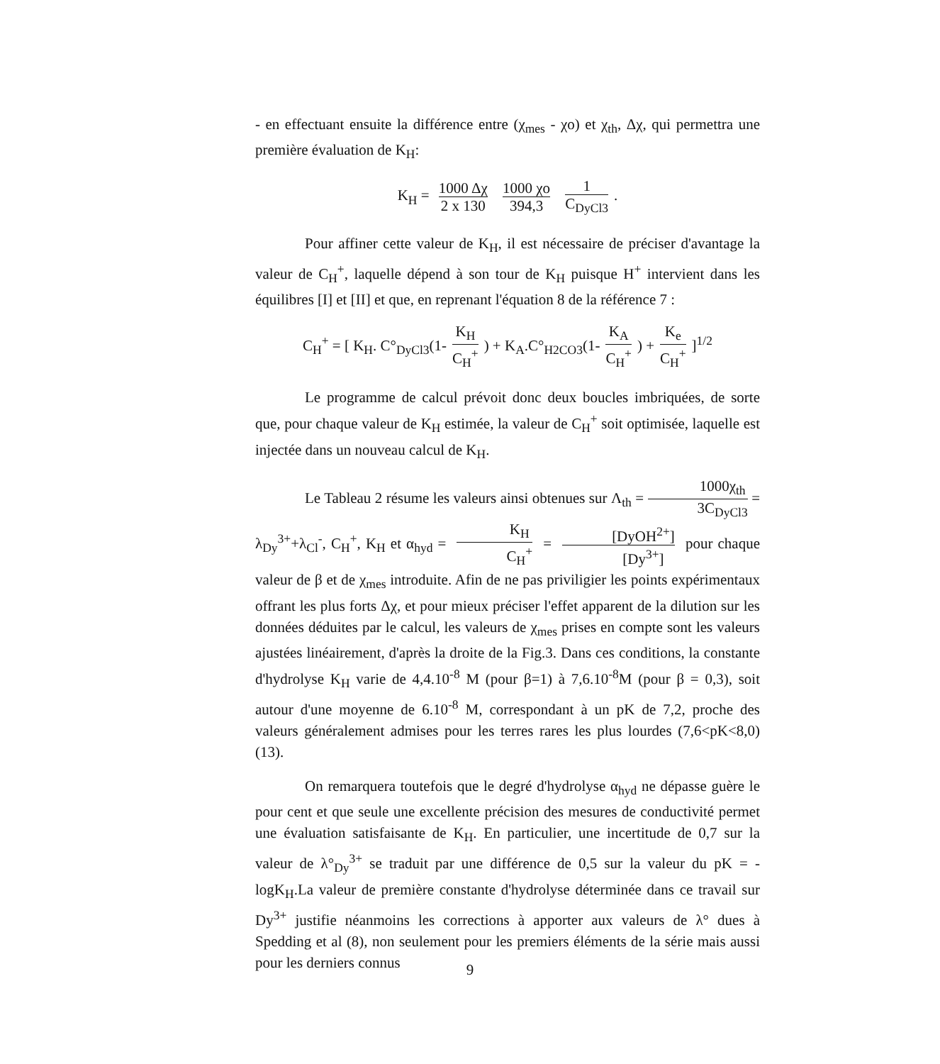- en effectuant ensuite la différence entre (χ<sub>mes</sub> - χo) et χ<sub>th</sub>, Δχ, qui permettra une première évaluation de K<sub>H</sub>:
K<sub>H</sub> = 1000 Δχ 2 x 130 1000 χo 394,3 1 C<sub>DyCl3</sub>.
Pour affiner cette valeur de K<sub>H</sub>, il est nécessaire de préciser d'avantage la valeur de C<sub>H</sub><sup>+</sup>, laquelle dépend à son tour de K<sub>H</sub> puisque H<sup>+</sup> intervient dans les équilibres [I] et [II] et que, en reprenant l'équation 8 de la référence 7 :
C<sub>H</sub><sup>+</sup> = [ K<sub>H</sub>. C°<sub>DyCl3</sub>(1- K<sub>H</sub> C<sub>H</sub><sup>+</sup>) + K<sub>A</sub>.C°<sub>H2CO3</sub>(1- K<sub>A</sub> C<sub>H</sub><sup>+</sup>) + K<sub>e</sub> C<sub>H</sub><sup>+</sup>]<sup>1/2</sup>
Le programme de calcul prévoit donc deux boucles imbriquées, de sorte que, pour chaque valeur de K<sub>H</sub> estimée, la valeur de C<sub>H</sub><sup>+</sup> soit optimisée, laquelle est injectée dans un nouveau calcul de K<sub>H</sub>.
Le Tableau 2 résume les valeurs ainsi obtenues sur Λ<sub>th</sub> = 1000χ<sub>th</sub> 3C<sub>DyCl3</sub> = λ<sub>Dy</sub><sup>3+</sup>+λ<sub>Cl</sub><sup>-</sup>, C<sub>H</sub><sup>+</sup>, K<sub>H</sub> et α<sub>hyd</sub> = K<sub>H</sub> C<sub>H</sub><sup>+</sup> = [DyOH<sup>2+</sup>] [Dy<sup>3+</sup>] pour chaque valeur de β et de χ<sub>mes</sub> introduite. Afin de ne pas priviligier les points expérimentaux offrant les plus forts Δχ, et pour mieux préciser l'effet apparent de la dilution sur les données déduites par le calcul, les valeurs de χ<sub>mes</sub> prises en compte sont les valeurs ajustées linéairement, d'après la droite de la Fig.3. Dans ces conditions, la constante d'hydrolyse K<sub>H</sub> varie de 4,4.10<sup>-8</sup> M (pour β=1) à 7,6.10<sup>-8</sup>M (pour β = 0,3), soit autour d'une moyenne de 6.10<sup>-8</sup> M, correspondant à un pK de 7,2, proche des valeurs généralement admises pour les terres rares les plus lourdes (7,6<pK<8,0) (13).
On remarquera toutefois que le degré d'hydrolyse α<sub>hyd</sub> ne dépasse guère le pour cent et que seule une excellente précision des mesures de conductivité permet une évaluation satisfaisante de K<sub>H</sub>. En particulier, une incertitude de 0,7 sur la valeur de λ°<sub>Dy</sub><sup>3+</sup> se traduit par une différence de 0,5 sur la valeur du pK = -logK<sub>H</sub>.La valeur de première constante d'hydrolyse déterminée dans ce travail sur Dy<sup>3+</sup> justifie néanmoins les corrections à apporter aux valeurs de λ° dues à Spedding et al (8), non seulement pour les premiers éléments de la série mais aussi pour les derniers connus
9